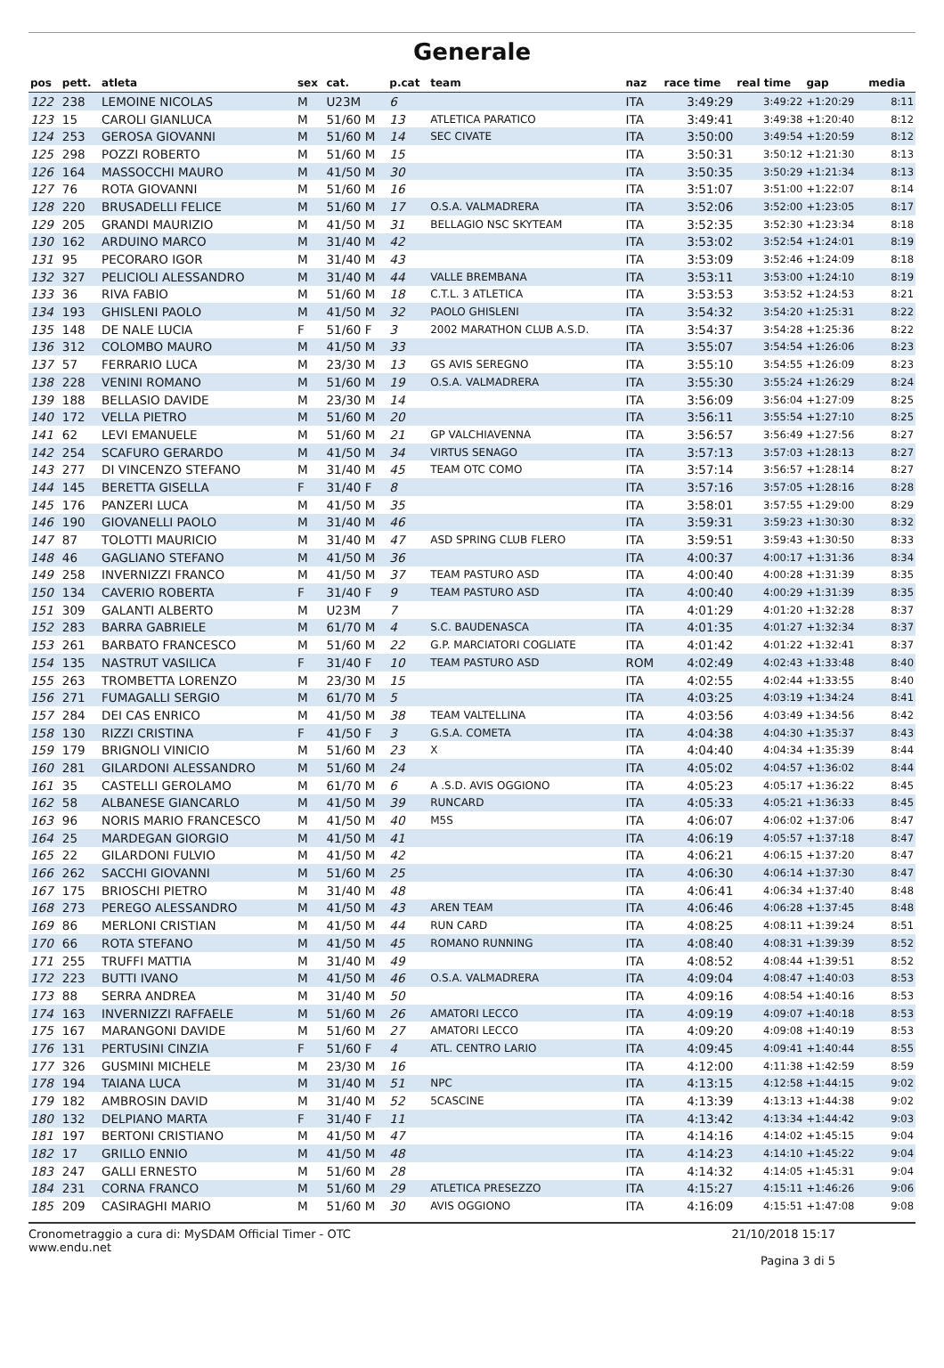Generale
| pos | pett. | atleta | sex | cat. | p.cat | team | naz | race time | real time | gap | media |
| --- | --- | --- | --- | --- | --- | --- | --- | --- | --- | --- | --- |
| 122 | 238 | LEMOINE NICOLAS | M | U23M | 6 | | ITA | 3:49:29 | 3:49:22 | +1:20:29 | 8:11 |
| 123 | 15 | CAROLI GIANLUCA | M | 51/60 M | 13 | ATLETICA PARATICO | ITA | 3:49:41 | 3:49:38 | +1:20:40 | 8:12 |
| 124 | 253 | GEROSA GIOVANNI | M | 51/60 M | 14 | SEC CIVATE | ITA | 3:50:00 | 3:49:54 | +1:20:59 | 8:12 |
| 125 | 298 | POZZI ROBERTO | M | 51/60 M | 15 | | ITA | 3:50:31 | 3:50:12 | +1:21:30 | 8:13 |
| 126 | 164 | MASSOCCHI MAURO | M | 41/50 M | 30 | | ITA | 3:50:35 | 3:50:29 | +1:21:34 | 8:13 |
| 127 | 76 | ROTA GIOVANNI | M | 51/60 M | 16 | | ITA | 3:51:07 | 3:51:00 | +1:22:07 | 8:14 |
| 128 | 220 | BRUSADELLI FELICE | M | 51/60 M | 17 | O.S.A. VALMADRERA | ITA | 3:52:06 | 3:52:00 | +1:23:05 | 8:17 |
| 129 | 205 | GRANDI MAURIZIO | M | 41/50 M | 31 | BELLAGIO NSC SKYTEAM | ITA | 3:52:35 | 3:52:30 | +1:23:34 | 8:18 |
| 130 | 162 | ARDUINO MARCO | M | 31/40 M | 42 | | ITA | 3:53:02 | 3:52:54 | +1:24:01 | 8:19 |
| 131 | 95 | PECORARO IGOR | M | 31/40 M | 43 | | ITA | 3:53:09 | 3:52:46 | +1:24:09 | 8:18 |
| 132 | 327 | PELICIOLI ALESSANDRO | M | 31/40 M | 44 | VALLE BREMBANA | ITA | 3:53:11 | 3:53:00 | +1:24:10 | 8:19 |
| 133 | 36 | RIVA FABIO | M | 51/60 M | 18 | C.T.L. 3 ATLETICA | ITA | 3:53:53 | 3:53:52 | +1:24:53 | 8:21 |
| 134 | 193 | GHISLENI PAOLO | M | 41/50 M | 32 | PAOLO GHISLENI | ITA | 3:54:32 | 3:54:20 | +1:25:31 | 8:22 |
| 135 | 148 | DE NALE LUCIA | F | 51/60 F | 3 | 2002 MARATHON CLUB A.S.D. | ITA | 3:54:37 | 3:54:28 | +1:25:36 | 8:22 |
| 136 | 312 | COLOMBO MAURO | M | 41/50 M | 33 | | ITA | 3:55:07 | 3:54:54 | +1:26:06 | 8:23 |
| 137 | 57 | FERRARIO LUCA | M | 23/30 M | 13 | GS AVIS SEREGNO | ITA | 3:55:10 | 3:54:55 | +1:26:09 | 8:23 |
| 138 | 228 | VENINI ROMANO | M | 51/60 M | 19 | O.S.A. VALMADRERA | ITA | 3:55:30 | 3:55:24 | +1:26:29 | 8:24 |
| 139 | 188 | BELLASIO DAVIDE | M | 23/30 M | 14 | | ITA | 3:56:09 | 3:56:04 | +1:27:09 | 8:25 |
| 140 | 172 | VELLA PIETRO | M | 51/60 M | 20 | | ITA | 3:56:11 | 3:55:54 | +1:27:10 | 8:25 |
| 141 | 62 | LEVI EMANUELE | M | 51/60 M | 21 | GP VALCHIAVENNA | ITA | 3:56:57 | 3:56:49 | +1:27:56 | 8:27 |
| 142 | 254 | SCAFURO GERARDO | M | 41/50 M | 34 | VIRTUS SENAGO | ITA | 3:57:13 | 3:57:03 | +1:28:13 | 8:27 |
| 143 | 277 | DI VINCENZO STEFANO | M | 31/40 M | 45 | TEAM OTC COMO | ITA | 3:57:14 | 3:56:57 | +1:28:14 | 8:27 |
| 144 | 145 | BERETTA GISELLA | F | 31/40 F | 8 | | ITA | 3:57:16 | 3:57:05 | +1:28:16 | 8:28 |
| 145 | 176 | PANZERI LUCA | M | 41/50 M | 35 | | ITA | 3:58:01 | 3:57:55 | +1:29:00 | 8:29 |
| 146 | 190 | GIOVANELLI PAOLO | M | 31/40 M | 46 | | ITA | 3:59:31 | 3:59:23 | +1:30:30 | 8:32 |
| 147 | 87 | TOLOTTI MAURICIO | M | 31/40 M | 47 | ASD SPRING CLUB FLERO | ITA | 3:59:51 | 3:59:43 | +1:30:50 | 8:33 |
| 148 | 46 | GAGLIANO STEFANO | M | 41/50 M | 36 | | ITA | 4:00:37 | 4:00:17 | +1:31:36 | 8:34 |
| 149 | 258 | INVERNIZZI FRANCO | M | 41/50 M | 37 | TEAM PASTURO ASD | ITA | 4:00:40 | 4:00:28 | +1:31:39 | 8:35 |
| 150 | 134 | CAVERIO ROBERTA | F | 31/40 F | 9 | TEAM PASTURO ASD | ITA | 4:00:40 | 4:00:29 | +1:31:39 | 8:35 |
| 151 | 309 | GALANTI ALBERTO | M | U23M | 7 | | ITA | 4:01:29 | 4:01:20 | +1:32:28 | 8:37 |
| 152 | 283 | BARRA GABRIELE | M | 61/70 M | 4 | S.C. BAUDENASCA | ITA | 4:01:35 | 4:01:27 | +1:32:34 | 8:37 |
| 153 | 261 | BARBATO FRANCESCO | M | 51/60 M | 22 | G.P. MARCIATORI COGLIATE | ITA | 4:01:42 | 4:01:22 | +1:32:41 | 8:37 |
| 154 | 135 | NASTRUT VASILICA | F | 31/40 F | 10 | TEAM PASTURO ASD | ROM | 4:02:49 | 4:02:43 | +1:33:48 | 8:40 |
| 155 | 263 | TROMBETTA LORENZO | M | 23/30 M | 15 | | ITA | 4:02:55 | 4:02:44 | +1:33:55 | 8:40 |
| 156 | 271 | FUMAGALLI SERGIO | M | 61/70 M | 5 | | ITA | 4:03:25 | 4:03:19 | +1:34:24 | 8:41 |
| 157 | 284 | DEI CAS ENRICO | M | 41/50 M | 38 | TEAM VALTELLINA | ITA | 4:03:56 | 4:03:49 | +1:34:56 | 8:42 |
| 158 | 130 | RIZZI CRISTINA | F | 41/50 F | 3 | G.S.A. COMETA | ITA | 4:04:38 | 4:04:30 | +1:35:37 | 8:43 |
| 159 | 179 | BRIGNOLI VINICIO | M | 51/60 M | 23 | X | ITA | 4:04:40 | 4:04:34 | +1:35:39 | 8:44 |
| 160 | 281 | GILARDONI ALESSANDRO | M | 51/60 M | 24 | | ITA | 4:05:02 | 4:04:57 | +1:36:02 | 8:44 |
| 161 | 35 | CASTELLI GEROLAMO | M | 61/70 M | 6 | A .S.D. AVIS OGGIONO | ITA | 4:05:23 | 4:05:17 | +1:36:22 | 8:45 |
| 162 | 58 | ALBANESE GIANCARLO | M | 41/50 M | 39 | RUNCARD | ITA | 4:05:33 | 4:05:21 | +1:36:33 | 8:45 |
| 163 | 96 | NORIS MARIO FRANCESCO | M | 41/50 M | 40 | M5S | ITA | 4:06:07 | 4:06:02 | +1:37:06 | 8:47 |
| 164 | 25 | MARDEGAN GIORGIO | M | 41/50 M | 41 | | ITA | 4:06:19 | 4:05:57 | +1:37:18 | 8:47 |
| 165 | 22 | GILARDONI FULVIO | M | 41/50 M | 42 | | ITA | 4:06:21 | 4:06:15 | +1:37:20 | 8:47 |
| 166 | 262 | SACCHI GIOVANNI | M | 51/60 M | 25 | | ITA | 4:06:30 | 4:06:14 | +1:37:30 | 8:47 |
| 167 | 175 | BRIOSCHI PIETRO | M | 31/40 M | 48 | | ITA | 4:06:41 | 4:06:34 | +1:37:40 | 8:48 |
| 168 | 273 | PEREGO ALESSANDRO | M | 41/50 M | 43 | AREN TEAM | ITA | 4:06:46 | 4:06:28 | +1:37:45 | 8:48 |
| 169 | 86 | MERLONI CRISTIAN | M | 41/50 M | 44 | RUN CARD | ITA | 4:08:25 | 4:08:11 | +1:39:24 | 8:51 |
| 170 | 66 | ROTA STEFANO | M | 41/50 M | 45 | ROMANO RUNNING | ITA | 4:08:40 | 4:08:31 | +1:39:39 | 8:52 |
| 171 | 255 | TRUFFI MATTIA | M | 31/40 M | 49 | | ITA | 4:08:52 | 4:08:44 | +1:39:51 | 8:52 |
| 172 | 223 | BUTTI IVANO | M | 41/50 M | 46 | O.S.A. VALMADRERA | ITA | 4:09:04 | 4:08:47 | +1:40:03 | 8:53 |
| 173 | 88 | SERRA ANDREA | M | 31/40 M | 50 | | ITA | 4:09:16 | 4:08:54 | +1:40:16 | 8:53 |
| 174 | 163 | INVERNIZZI RAFFAELE | M | 51/60 M | 26 | AMATORI LECCO | ITA | 4:09:19 | 4:09:07 | +1:40:18 | 8:53 |
| 175 | 167 | MARANGONI DAVIDE | M | 51/60 M | 27 | AMATORI LECCO | ITA | 4:09:20 | 4:09:08 | +1:40:19 | 8:53 |
| 176 | 131 | PERTUSINI CINZIA | F | 51/60 F | 4 | ATL. CENTRO LARIO | ITA | 4:09:45 | 4:09:41 | +1:40:44 | 8:55 |
| 177 | 326 | GUSMINI MICHELE | M | 23/30 M | 16 | | ITA | 4:12:00 | 4:11:38 | +1:42:59 | 8:59 |
| 178 | 194 | TAIANA LUCA | M | 31/40 M | 51 | NPC | ITA | 4:13:15 | 4:12:58 | +1:44:15 | 9:02 |
| 179 | 182 | AMBROSIN DAVID | M | 31/40 M | 52 | 5CASCINE | ITA | 4:13:39 | 4:13:13 | +1:44:38 | 9:02 |
| 180 | 132 | DELPIANO MARTA | F | 31/40 F | 11 | | ITA | 4:13:42 | 4:13:34 | +1:44:42 | 9:03 |
| 181 | 197 | BERTONI CRISTIANO | M | 41/50 M | 47 | | ITA | 4:14:16 | 4:14:02 | +1:45:15 | 9:04 |
| 182 | 17 | GRILLO ENNIO | M | 41/50 M | 48 | | ITA | 4:14:23 | 4:14:10 | +1:45:22 | 9:04 |
| 183 | 247 | GALLI ERNESTO | M | 51/60 M | 28 | | ITA | 4:14:32 | 4:14:05 | +1:45:31 | 9:04 |
| 184 | 231 | CORNA FRANCO | M | 51/60 M | 29 | ATLETICA PRESEZZO | ITA | 4:15:27 | 4:15:11 | +1:46:26 | 9:06 |
| 185 | 209 | CASIRAGHI MARIO | M | 51/60 M | 30 | AVIS OGGIONO | ITA | 4:16:09 | 4:15:51 | +1:47:08 | 9:08 |
Cronometraggio a cura di: MySDAM Official Timer - OTC
www.endu.net
21/10/2018 15:17
Pagina 3 di 5